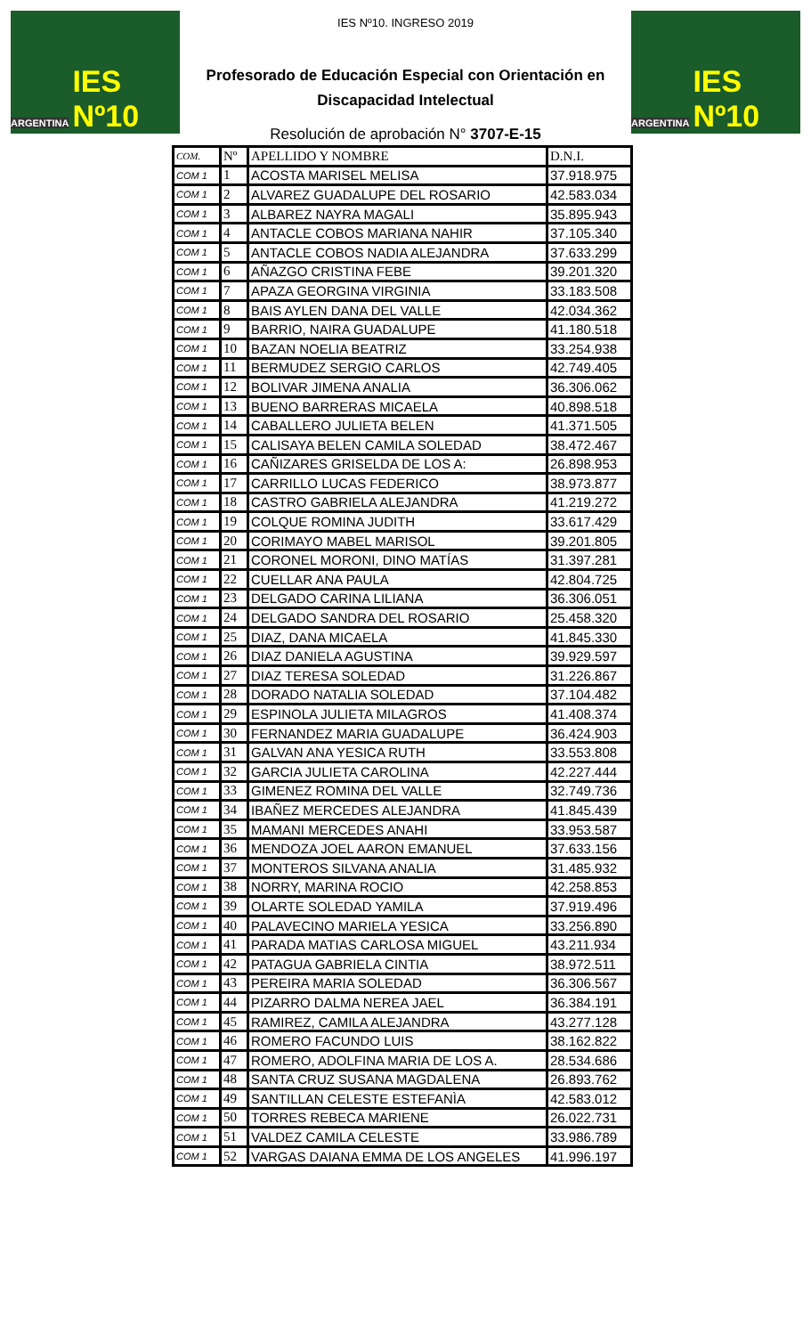ARGENTINA IES Nº10
IES Nº10. INGRESO 2019
Profesorado de Educación Especial con Orientación en Discapacidad Intelectual
Resolución de aprobación N° 3707-E-15
ARGENTINA IES Nº10
| COM. | Nº | APELLIDO Y NOMBRE | D.N.I. |
| --- | --- | --- | --- |
| COM 1 | 1 | ACOSTA MARISEL MELISA | 37.918.975 |
| COM 1 | 2 | ALVAREZ GUADALUPE DEL ROSARIO | 42.583.034 |
| COM 1 | 3 | ALBAREZ NAYRA MAGALI | 35.895.943 |
| COM 1 | 4 | ANTACLE COBOS MARIANA NAHIR | 37.105.340 |
| COM 1 | 5 | ANTACLE COBOS NADIA ALEJANDRA | 37.633.299 |
| COM 1 | 6 | AÑAZGO CRISTINA FEBE | 39.201.320 |
| COM 1 | 7 | APAZA GEORGINA VIRGINIA | 33.183.508 |
| COM 1 | 8 | BAIS AYLEN DANA DEL VALLE | 42.034.362 |
| COM 1 | 9 | BARRIO, NAIRA GUADALUPE | 41.180.518 |
| COM 1 | 10 | BAZAN NOELIA BEATRIZ | 33.254.938 |
| COM 1 | 11 | BERMUDEZ SERGIO CARLOS | 42.749.405 |
| COM 1 | 12 | BOLIVAR JIMENA ANALIA | 36.306.062 |
| COM 1 | 13 | BUENO BARRERAS MICAELA | 40.898.518 |
| COM 1 | 14 | CABALLERO JULIETA BELEN | 41.371.505 |
| COM 1 | 15 | CALISAYA BELEN CAMILA SOLEDAD | 38.472.467 |
| COM 1 | 16 | CAÑIZARES GRISELDA DE LOS A: | 26.898.953 |
| COM 1 | 17 | CARRILLO LUCAS FEDERICO | 38.973.877 |
| COM 1 | 18 | CASTRO GABRIELA ALEJANDRA | 41.219.272 |
| COM 1 | 19 | COLQUE ROMINA JUDITH | 33.617.429 |
| COM 1 | 20 | CORIMAYO MABEL MARISOL | 39.201.805 |
| COM 1 | 21 | CORONEL MORONI, DINO MATÍAS | 31.397.281 |
| COM 1 | 22 | CUELLAR ANA PAULA | 42.804.725 |
| COM 1 | 23 | DELGADO CARINA LILIANA | 36.306.051 |
| COM 1 | 24 | DELGADO SANDRA DEL ROSARIO | 25.458.320 |
| COM 1 | 25 | DIAZ, DANA MICAELA | 41.845.330 |
| COM 1 | 26 | DIAZ DANIELA AGUSTINA | 39.929.597 |
| COM 1 | 27 | DIAZ TERESA SOLEDAD | 31.226.867 |
| COM 1 | 28 | DORADO NATALIA SOLEDAD | 37.104.482 |
| COM 1 | 29 | ESPINOLA JULIETA MILAGROS | 41.408.374 |
| COM 1 | 30 | FERNANDEZ MARIA GUADALUPE | 36.424.903 |
| COM 1 | 31 | GALVAN ANA YESICA RUTH | 33.553.808 |
| COM 1 | 32 | GARCIA JULIETA CAROLINA | 42.227.444 |
| COM 1 | 33 | GIMENEZ ROMINA DEL VALLE | 32.749.736 |
| COM 1 | 34 | IBAÑEZ MERCEDES ALEJANDRA | 41.845.439 |
| COM 1 | 35 | MAMANI MERCEDES ANAHI | 33.953.587 |
| COM 1 | 36 | MENDOZA JOEL AARON EMANUEL | 37.633.156 |
| COM 1 | 37 | MONTEROS SILVANA ANALIA | 31.485.932 |
| COM 1 | 38 | NORRY, MARINA ROCIO | 42.258.853 |
| COM 1 | 39 | OLARTE SOLEDAD YAMILA | 37.919.496 |
| COM 1 | 40 | PALAVECINO MARIELA YESICA | 33.256.890 |
| COM 1 | 41 | PARADA MATIAS CARLOSA MIGUEL | 43.211.934 |
| COM 1 | 42 | PATAGUA GABRIELA CINTIA | 38.972.511 |
| COM 1 | 43 | PEREIRA MARIA SOLEDAD | 36.306.567 |
| COM 1 | 44 | PIZARRO DALMA NEREA JAEL | 36.384.191 |
| COM 1 | 45 | RAMIREZ, CAMILA ALEJANDRA | 43.277.128 |
| COM 1 | 46 | ROMERO FACUNDO LUIS | 38.162.822 |
| COM 1 | 47 | ROMERO, ADOLFINA MARIA DE LOS A. | 28.534.686 |
| COM 1 | 48 | SANTA CRUZ SUSANA MAGDALENA | 26.893.762 |
| COM 1 | 49 | SANTILLAN CELESTE ESTEFANÌA | 42.583.012 |
| COM 1 | 50 | TORRES REBECA MARIENE | 26.022.731 |
| COM 1 | 51 | VALDEZ CAMILA CELESTE | 33.986.789 |
| COM 1 | 52 | VARGAS DAIANA EMMA DE LOS ANGELES | 41.996.197 |